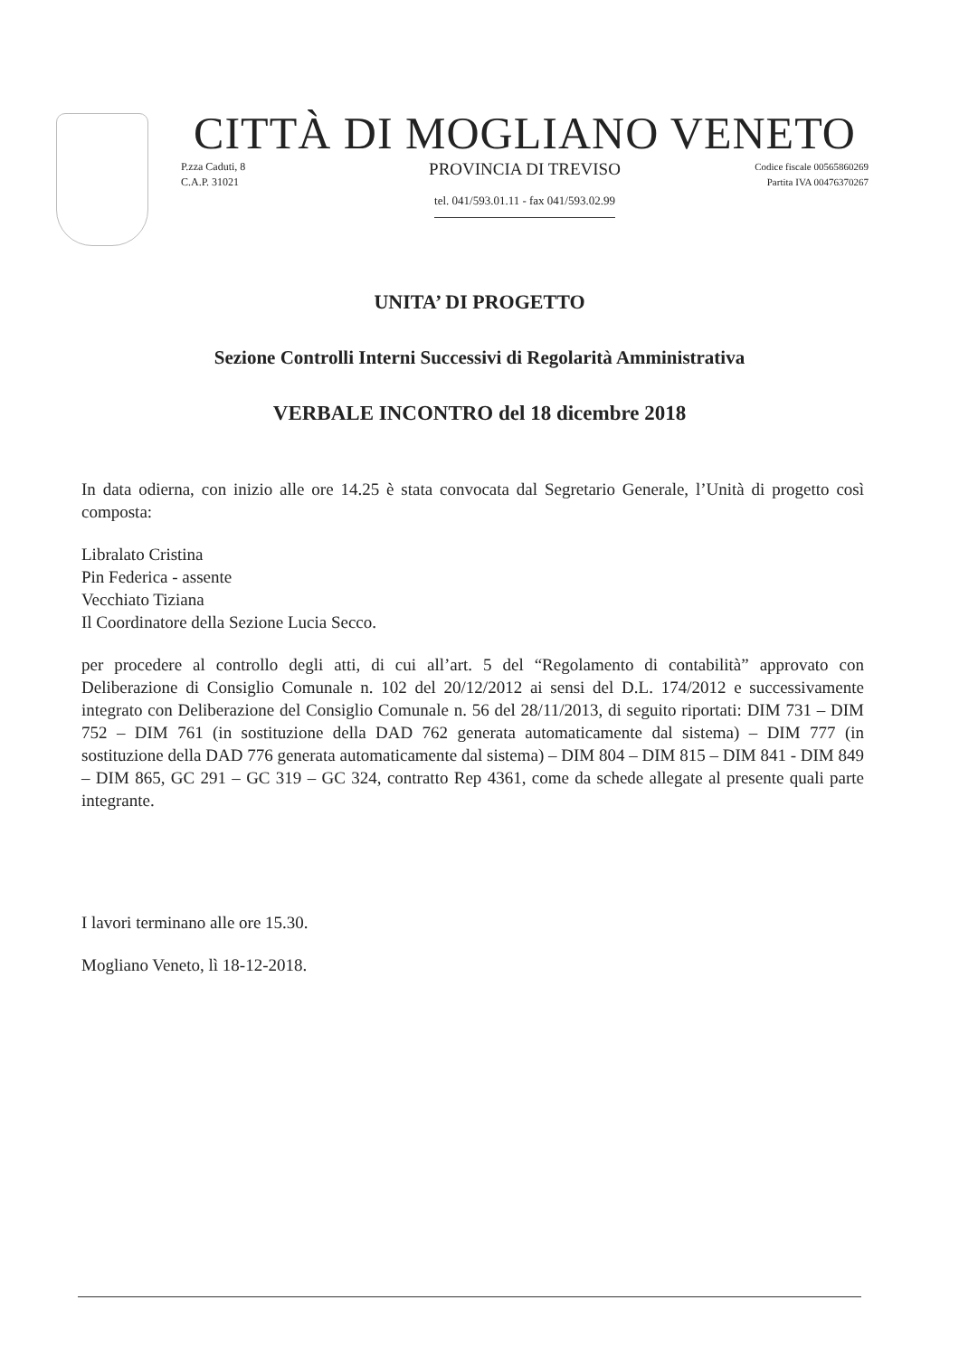CITTÀ DI MOGLIANO VENETO
P.zza Caduti, 8
C.A.P. 31021
PROVINCIA DI TREVISO
tel. 041/593.01.11 - fax 041/593.02.99
Codice fiscale 00565860269
Partita IVA 00476370267
UNITA’ DI PROGETTO
Sezione Controlli Interni Successivi di Regolarità Amministrativa
VERBALE INCONTRO del 18 dicembre 2018
In data odierna, con inizio alle ore 14.25 è stata convocata dal Segretario Generale, l’Unità di progetto così composta:
Libralato Cristina
Pin Federica - assente
Vecchiato Tiziana
Il Coordinatore della Sezione Lucia Secco.
per procedere al controllo degli atti, di cui all’art. 5 del “Regolamento di contabilità” approvato con Deliberazione di Consiglio Comunale n. 102 del 20/12/2012 ai sensi del D.L. 174/2012 e successivamente integrato con Deliberazione del Consiglio Comunale n. 56 del 28/11/2013, di seguito riportati: DIM 731 – DIM 752 – DIM 761 (in sostituzione della DAD 762 generata automaticamente dal sistema) – DIM 777 (in sostituzione della DAD 776 generata automaticamente dal sistema) – DIM 804 – DIM 815 – DIM 841 - DIM 849 – DIM 865, GC 291 – GC 319 – GC 324, contratto Rep 4361, come da schede allegate al presente quali parte integrante.
I lavori terminano alle ore 15.30.
Mogliano Veneto, lì 18-12-2018.